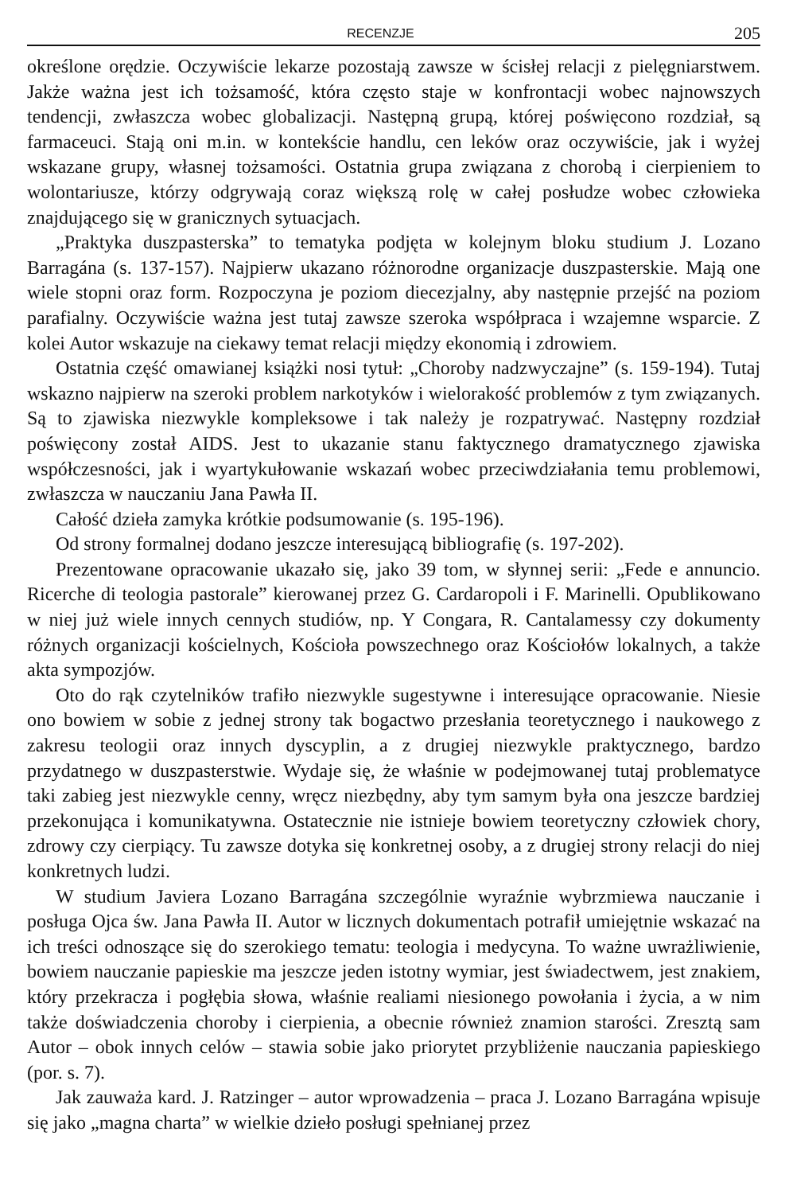RECENZJE 205
określone orędzie. Oczywiście lekarze pozostają zawsze w ścisłej relacji z pielęgniarstwem. Jakże ważna jest ich tożsamość, która często staje w konfrontacji wobec najnowszych tendencji, zwłaszcza wobec globalizacji. Następną grupą, której poświęcono rozdział, są farmaceuci. Stają oni m.in. w kontekście handlu, cen leków oraz oczywiście, jak i wyżej wskazane grupy, własnej tożsamości. Ostatnia grupa związana z chorobą i cierpieniem to wolontariusze, którzy odgrywają coraz większą rolę w całej posłudze wobec człowieka znajdującego się w granicznych sytuacjach.
„Praktyka duszpasterska” to tematyka podjęta w kolejnym bloku studium J. Lozano Barragána (s. 137-157). Najpierw ukazano różnorodne organizacje duszpasterskie. Mają one wiele stopni oraz form. Rozpoczyna je poziom diecezjalny, aby następnie przejść na poziom parafialny. Oczywiście ważna jest tutaj zawsze szeroka współpraca i wzajemne wsparcie. Z kolei Autor wskazuje na ciekawy temat relacji między ekonomią i zdrowiem.
Ostatnia część omawianej książki nosi tytuł: „Choroby nadzwyczajne” (s. 159-194). Tutaj wskazno najpierw na szeroki problem narkotyków i wielorakość problemów z tym związanych. Są to zjawiska niezwykle kompleksowe i tak należy je rozpatrywać. Następny rozdział poświęcony został AIDS. Jest to ukazanie stanu faktycznego dramatycznego zjawiska współczesności, jak i wyartykułowanie wskazań wobec przeciwdziałania temu problemowi, zwłaszcza w nauczaniu Jana Pawła II.
Całość dzieła zamyka krótkie podsumowanie (s. 195-196).
Od strony formalnej dodano jeszcze interesującą bibliografię (s. 197-202).
Prezentowane opracowanie ukazało się, jako 39 tom, w słynnej serii: „Fede e annuncio. Ricerche di teologia pastorale” kierowanej przez G. Cardaropoli i F. Marinelli. Opublikowano w niej już wiele innych cennych studiów, np. Y Congara, R. Cantalamessy czy dokumenty różnych organizacji kościelnych, Kościoła powszechnego oraz Kościołów lokalnych, a także akta sympozjów.
Oto do rąk czytelników trafiło niezwykle sugestywne i interesujące opracowanie. Niesie ono bowiem w sobie z jednej strony tak bogactwo przesłania teoretycznego i naukowego z zakresu teologii oraz innych dyscyplin, a z drugiej niezwykle praktycznego, bardzo przydatnego w duszpasterstwie. Wydaje się, że właśnie w podejmowanej tutaj problematyce taki zabieg jest niezwykle cenny, wręcz niezbędny, aby tym samym była ona jeszcze bardziej przekonująca i komunikatywna. Ostatecznie nie istnieje bowiem teoretyczny człowiek chory, zdrowy czy cierpiący. Tu zawsze dotyka się konkretnej osoby, a z drugiej strony relacji do niej konkretnych ludzi.
W studium Javiera Lozano Barragána szczególnie wyraźnie wybrzmiewa nauczanie i posługa Ojca św. Jana Pawła II. Autor w licznych dokumentach potrafił umiejętnie wskazać na ich treści odnoszące się do szerokiego tematu: teologia i medycyna. To ważne uwrażliwienie, bowiem nauczanie papieskie ma jeszcze jeden istotny wymiar, jest świadectwem, jest znakiem, który przekracza i pogłębia słowa, właśnie realiami niesionego powołania i życia, a w nim także doświadczenia choroby i cierpienia, a obecnie również znamion starości. Zresztą sam Autor – obok innych celów – stawia sobie jako priorytet przybliżenie nauczania papieskiego (por. s. 7).
Jak zauważa kard. J. Ratzinger – autor wprowadzenia – praca J. Lozano Barragána wpisuje się jako „magna charta” w wielkie dzieło posługi spełnianej przez